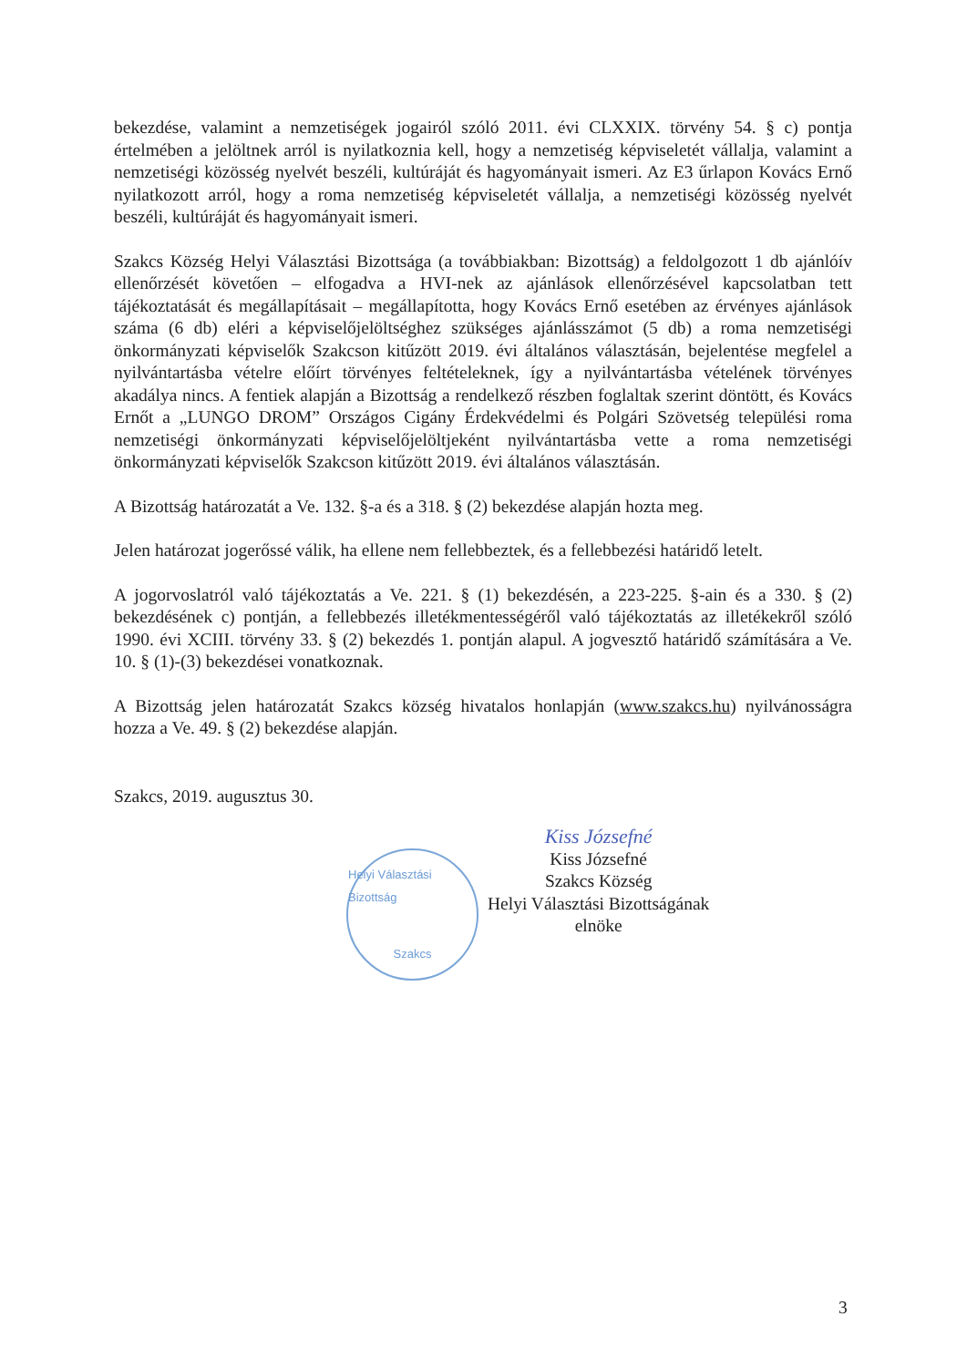bekezdése, valamint a nemzetiségek jogairól szóló 2011. évi CLXXIX. törvény 54. § c) pontja értelmében a jelöltnek arról is nyilatkoznia kell, hogy a nemzetiség képviseletét vállalja, valamint a nemzetiségi közösség nyelvét beszéli, kultúráját és hagyományait ismeri. Az E3 űrlapon Kovács Ernő nyilatkozott arról, hogy a roma nemzetiség képviseletét vállalja, a nemzetiségi közösség nyelvét beszéli, kultúráját és hagyományait ismeri.
Szakcs Község Helyi Választási Bizottsága (a továbbiakban: Bizottság) a feldolgozott 1 db ajánlóív ellenőrzését követően – elfogadva a HVI-nek az ajánlások ellenőrzésével kapcsolatban tett tájékoztatását és megállapításait – megállapította, hogy Kovács Ernő esetében az érvényes ajánlások száma (6 db) eléri a képviselőjelöltséghez szükséges ajánlásszámot (5 db) a roma nemzetiségi önkormányzati képviselők Szakcson kitűzött 2019. évi általános választásán, bejelentése megfelel a nyilvántartásba vételre előírt törvényes feltételeknek, így a nyilvántartásba vételének törvényes akadálya nincs. A fentiek alapján a Bizottság a rendelkező részben foglaltak szerint döntött, és Kovács Ernőt a „LUNGO DROM” Országos Cigány Érdekvédelmi és Polgári Szövetség települési roma nemzetiségi önkormányzati képviselőjelöltjeként nyilvántartásba vette a roma nemzetiségi önkormányzati képviselők Szakcson kitűzött 2019. évi általános választásán.
A Bizottság határozatát a Ve. 132. §-a és a 318. § (2) bekezdése alapján hozta meg.
Jelen határozat jogerőssé válik, ha ellene nem fellebbeztek, és a fellebbezési határidő letelt.
A jogorvoslatról való tájékoztatás a Ve. 221. § (1) bekezdésén, a 223-225. §-ain és a 330. § (2) bekezdésének c) pontján, a fellebbezés illetékmentességéről való tájékoztatás az illetékekről szóló 1990. évi XCIII. törvény 33. § (2) bekezdés 1. pontján alapul. A jogvesztő határidő számítására a Ve. 10. § (1)-(3) bekezdései vonatkoznak.
A Bizottság jelen határozatát Szakcs község hivatalos honlapján (www.szakcs.hu) nyilvánosságra hozza a Ve. 49. § (2) bekezdése alapján.
Szakcs, 2019. augusztus 30.
Helyi Választási Bizottság
Szakcs
Kiss Józsefné
Kiss Józsefné
Szakcs Község
Helyi Választási Bizottságának
elnöke
3